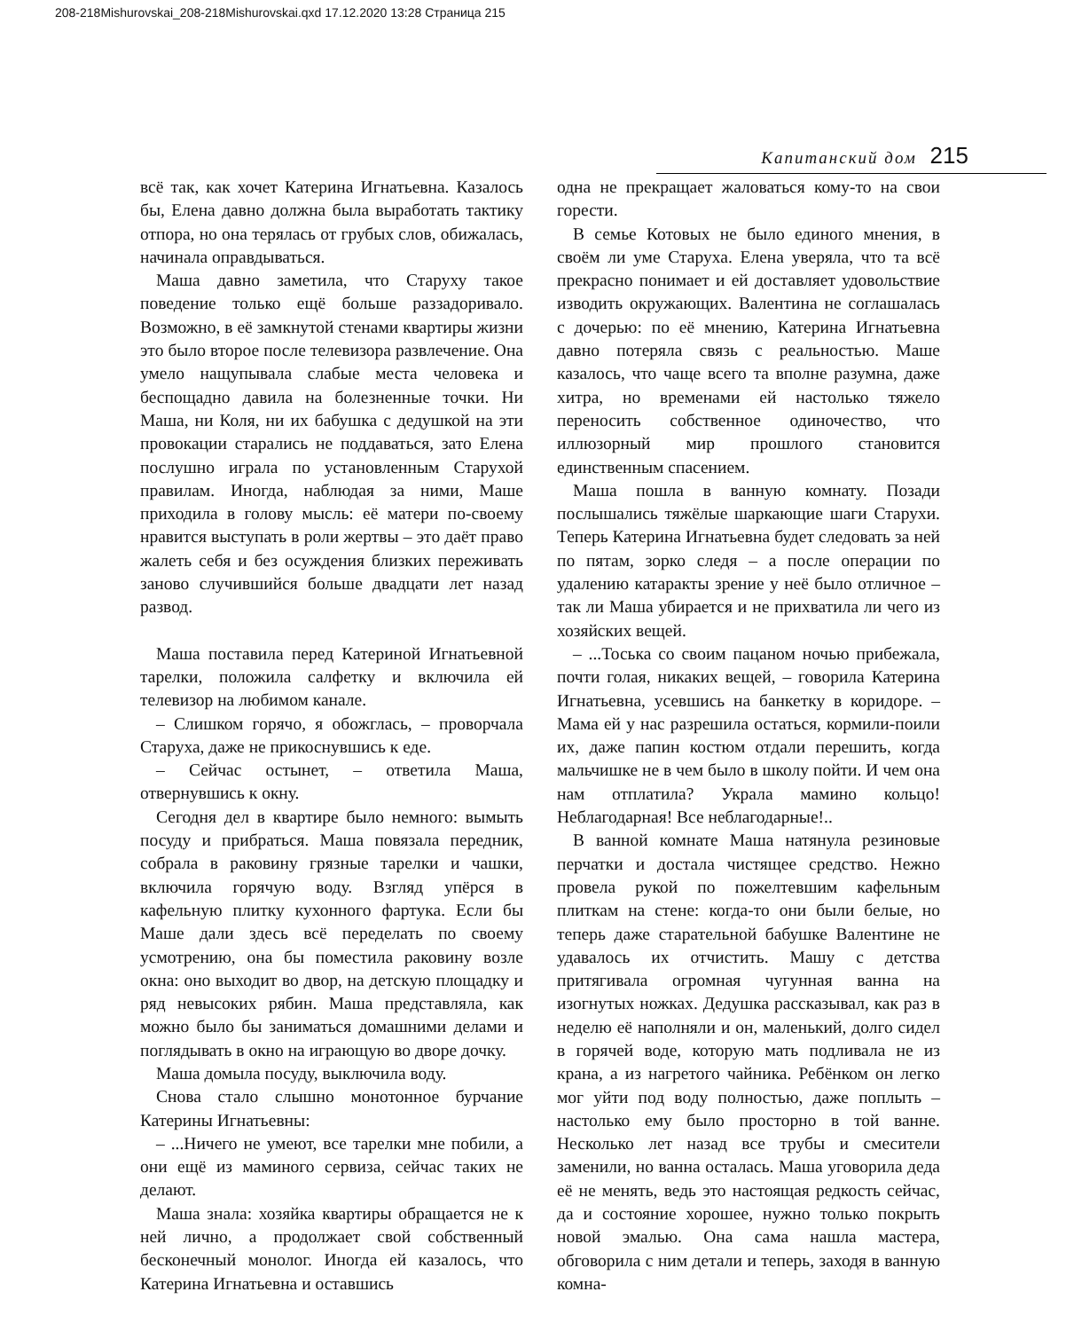208-218Mishurovskai_208-218Mishurovskai.qxd 17.12.2020 13:28 Страница 215
Капитанский дом 215
всё так, как хочет Катерина Игнатьевна. Казалось бы, Елена давно должна была выработать тактику отпора, но она терялась от грубых слов, обижалась, начинала оправдываться.
Маша давно заметила, что Старуху такое поведение только ещё больше раззадоривало. Возможно, в её замкнутой стенами квартиры жизни это было второе после телевизора развлечение. Она умело нащупывала слабые места человека и беспощадно давила на болезненные точки. Ни Маша, ни Коля, ни их бабушка с дедушкой на эти провокации старались не поддаваться, зато Елена послушно играла по установленным Старухой правилам. Иногда, наблюдая за ними, Маше приходила в голову мысль: её матери по-своему нравится выступать в роли жертвы – это даёт право жалеть себя и без осуждения близких переживать заново случившийся больше двадцати лет назад развод.
Маша поставила перед Катериной Игнатьевной тарелки, положила салфетку и включила ей телевизор на любимом канале.
– Слишком горячо, я обожглась, – проворчала Старуха, даже не прикоснувшись к еде.
– Сейчас остынет, – ответила Маша, отвернувшись к окну.
Сегодня дел в квартире было немного: вымыть посуду и прибраться. Маша повязала передник, собрала в раковину грязные тарелки и чашки, включила горячую воду. Взгляд упёрся в кафельную плитку кухонного фартука. Если бы Маше дали здесь всё переделать по своему усмотрению, она бы поместила раковину возле окна: оно выходит во двор, на детскую площадку и ряд невысоких рябин. Маша представляла, как можно было бы заниматься домашними делами и поглядывать в окно на играющую во дворе дочку.
Маша домыла посуду, выключила воду.
Снова стало слышно монотонное бурчание Катерины Игнатьевны:
– ...Ничего не умеют, все тарелки мне побили, а они ещё из маминого сервиза, сейчас таких не делают.
Маша знала: хозяйка квартиры обращается не к ней лично, а продолжает свой собственный бесконечный монолог. Иногда ей казалось, что Катерина Игнатьевна и оставшись
одна не прекращает жаловаться кому-то на свои горести.
В семье Котовых не было единого мнения, в своём ли уме Старуха. Елена уверяла, что та всё прекрасно понимает и ей доставляет удовольствие изводить окружающих. Валентина не соглашалась с дочерью: по её мнению, Катерина Игнатьевна давно потеряла связь с реальностью. Маше казалось, что чаще всего та вполне разумна, даже хитра, но временами ей настолько тяжело переносить собственное одиночество, что иллюзорный мир прошлого становится единственным спасением.
Маша пошла в ванную комнату. Позади послышались тяжёлые шаркающие шаги Старухи. Теперь Катерина Игнатьевна будет следовать за ней по пятам, зорко следя – а после операции по удалению катаракты зрение у неё было отличное – так ли Маша убирается и не прихватила ли чего из хозяйских вещей.
– ...Тоська со своим пацаном ночью прибежала, почти голая, никаких вещей, – говорила Катерина Игнатьевна, усевшись на банкетку в коридоре. – Мама ей у нас разрешила остаться, кормили-поили их, даже папин костюм отдали перешить, когда мальчишке не в чем было в школу пойти. И чем она нам отплатила? Украла мамино кольцо! Неблагодарная! Все неблагодарные!..
В ванной комнате Маша натянула резиновые перчатки и достала чистящее средство. Нежно провела рукой по пожелтевшим кафельным плиткам на стене: когда-то они были белые, но теперь даже старательной бабушке Валентине не удавалось их отчистить. Машу с детства притягивала огромная чугунная ванна на изогнутых ножках. Дедушка рассказывал, как раз в неделю её наполняли и он, маленький, долго сидел в горячей воде, которую мать подливала не из крана, а из нагретого чайника. Ребёнком он легко мог уйти под воду полностью, даже поплыть – настолько ему было просторно в той ванне. Несколько лет назад все трубы и смесители заменили, но ванна осталась. Маша уговорила деда её не менять, ведь это настоящая редкость сейчас, да и состояние хорошее, нужно только покрыть новой эмалью. Она сама нашла мастера, обговорила с ним детали и теперь, заходя в ванную комна-